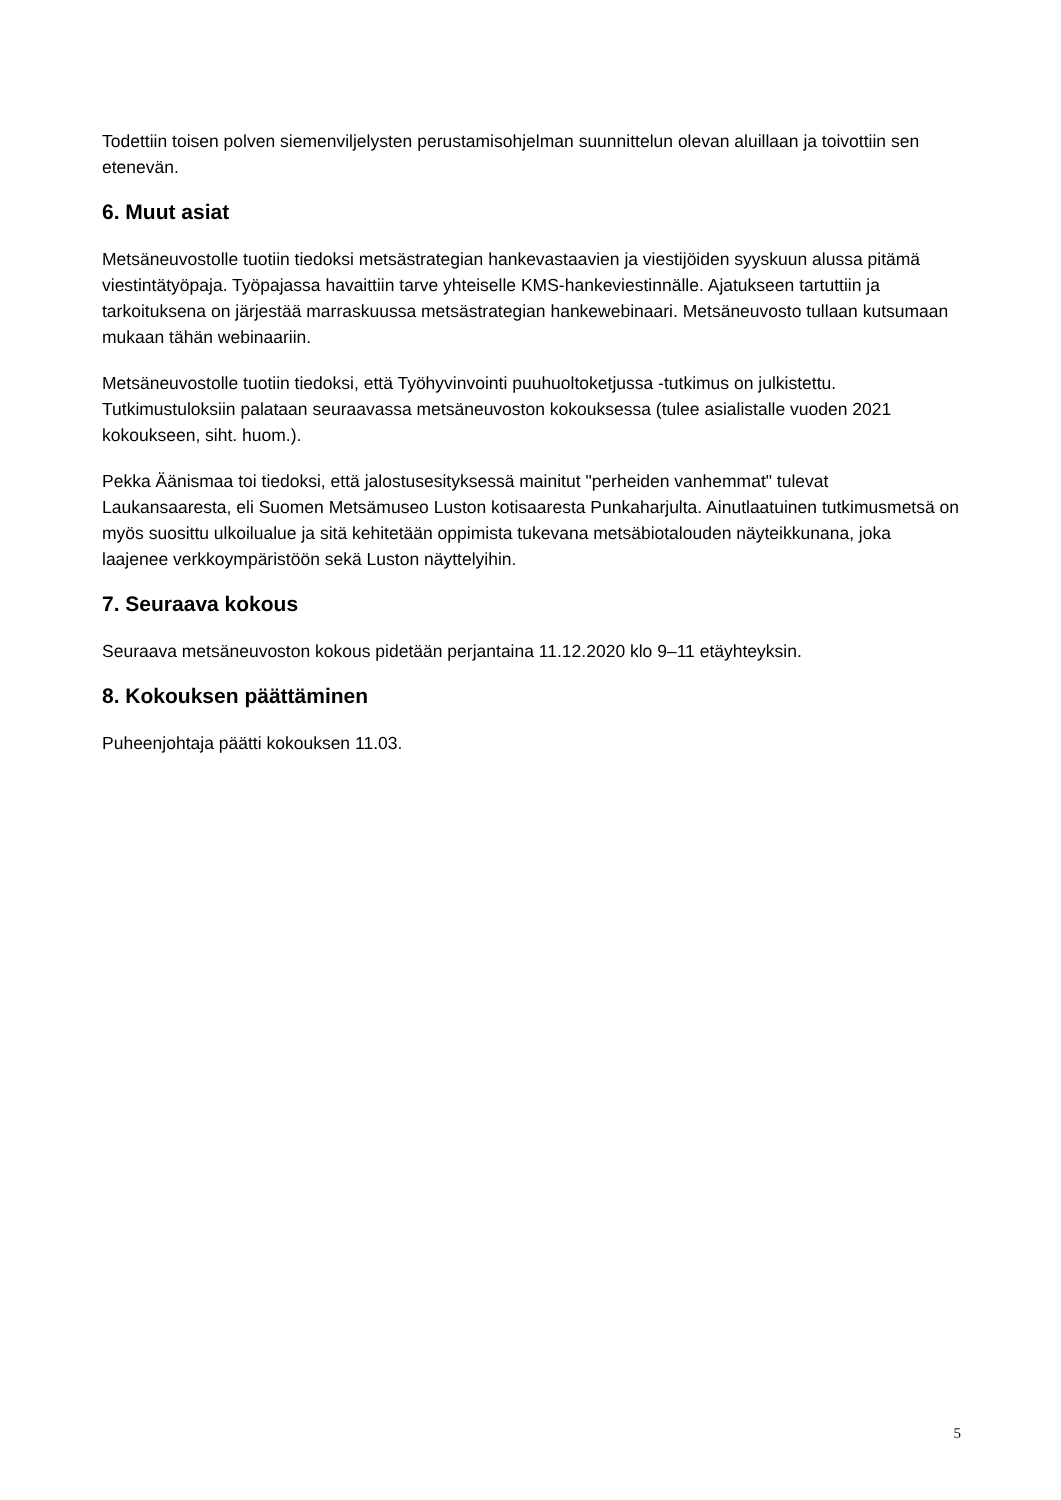Todettiin toisen polven siemenviljelysten perustamisohjelman suunnittelun olevan aluillaan ja toivottiin sen etenevän.
6. Muut asiat
Metsäneuvostolle tuotiin tiedoksi metsästrategian hankevastaavien ja viestijöiden syyskuun alussa pitämä viestintätyöpaja. Työpajassa havaittiin tarve yhteiselle KMS-hankeviestinnälle. Ajatukseen tartuttiin ja tarkoituksena on järjestää marraskuussa metsästrategian hankewebinaari. Metsäneuvosto tullaan kutsumaan mukaan tähän webinaariin.
Metsäneuvostolle tuotiin tiedoksi, että Työhyvinvointi puuhuoltoketjussa -tutkimus on julkistettu. Tutkimustuloksiin palataan seuraavassa metsäneuvoston kokouksessa (tulee asialistalle vuoden 2021 kokoukseen, siht. huom.).
Pekka Äänismaa toi tiedoksi, että jalostusesityksessä mainitut "perheiden vanhemmat" tulevat Laukansaaresta, eli Suomen Metsämuseo Luston kotisaaresta Punkaharjulta. Ainutlaatuinen tutkimusmetsä on myös suosittu ulkoilualue ja sitä kehitetään oppimista tukevana metsäbiotalouden näyteikkunana, joka laajenee verkkoympäristöön sekä Luston näyttelyihin.
7. Seuraava kokous
Seuraava metsäneuvoston kokous pidetään perjantaina 11.12.2020 klo 9–11 etäyhteyksin.
8. Kokouksen päättäminen
Puheenjohtaja päätti kokouksen 11.03.
5